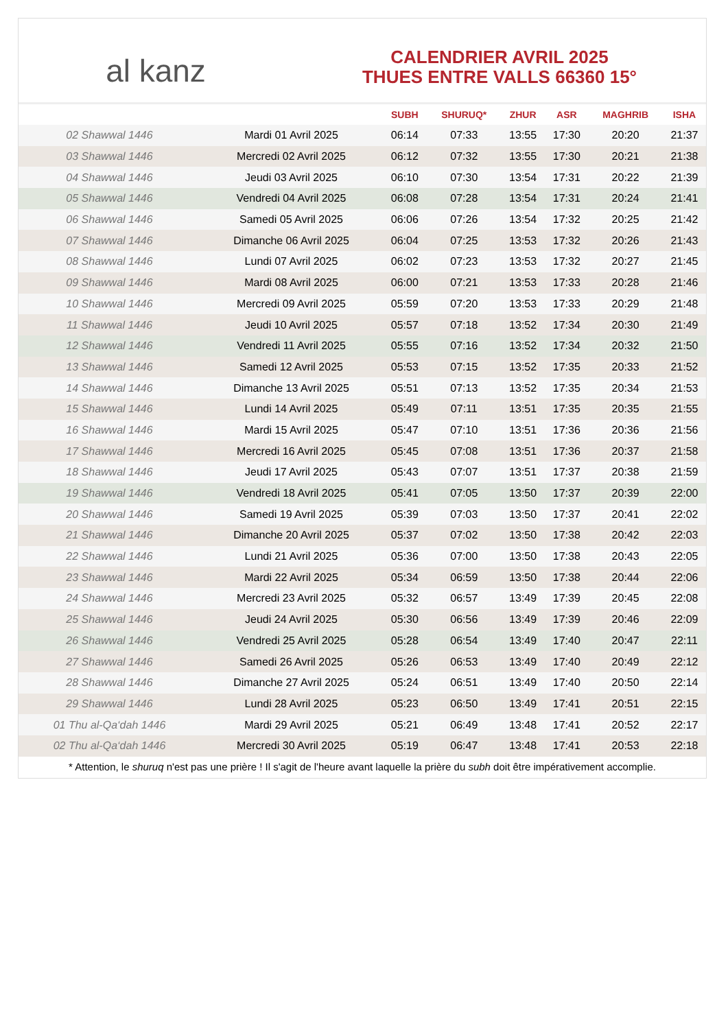al kanz
CALENDRIER AVRIL 2025
THUES ENTRE VALLS 66360 15°
| | | SUBH | SHURUQ* | ZHUR | ASR | MAGHRIB | ISHA |
| --- | --- | --- | --- | --- | --- | --- | --- |
| 02 Shawwal 1446 | Mardi 01 Avril 2025 | 06:14 | 07:33 | 13:55 | 17:30 | 20:20 | 21:37 |
| 03 Shawwal 1446 | Mercredi 02 Avril 2025 | 06:12 | 07:32 | 13:55 | 17:30 | 20:21 | 21:38 |
| 04 Shawwal 1446 | Jeudi 03 Avril 2025 | 06:10 | 07:30 | 13:54 | 17:31 | 20:22 | 21:39 |
| 05 Shawwal 1446 | Vendredi 04 Avril 2025 | 06:08 | 07:28 | 13:54 | 17:31 | 20:24 | 21:41 |
| 06 Shawwal 1446 | Samedi 05 Avril 2025 | 06:06 | 07:26 | 13:54 | 17:32 | 20:25 | 21:42 |
| 07 Shawwal 1446 | Dimanche 06 Avril 2025 | 06:04 | 07:25 | 13:53 | 17:32 | 20:26 | 21:43 |
| 08 Shawwal 1446 | Lundi 07 Avril 2025 | 06:02 | 07:23 | 13:53 | 17:32 | 20:27 | 21:45 |
| 09 Shawwal 1446 | Mardi 08 Avril 2025 | 06:00 | 07:21 | 13:53 | 17:33 | 20:28 | 21:46 |
| 10 Shawwal 1446 | Mercredi 09 Avril 2025 | 05:59 | 07:20 | 13:53 | 17:33 | 20:29 | 21:48 |
| 11 Shawwal 1446 | Jeudi 10 Avril 2025 | 05:57 | 07:18 | 13:52 | 17:34 | 20:30 | 21:49 |
| 12 Shawwal 1446 | Vendredi 11 Avril 2025 | 05:55 | 07:16 | 13:52 | 17:34 | 20:32 | 21:50 |
| 13 Shawwal 1446 | Samedi 12 Avril 2025 | 05:53 | 07:15 | 13:52 | 17:35 | 20:33 | 21:52 |
| 14 Shawwal 1446 | Dimanche 13 Avril 2025 | 05:51 | 07:13 | 13:52 | 17:35 | 20:34 | 21:53 |
| 15 Shawwal 1446 | Lundi 14 Avril 2025 | 05:49 | 07:11 | 13:51 | 17:35 | 20:35 | 21:55 |
| 16 Shawwal 1446 | Mardi 15 Avril 2025 | 05:47 | 07:10 | 13:51 | 17:36 | 20:36 | 21:56 |
| 17 Shawwal 1446 | Mercredi 16 Avril 2025 | 05:45 | 07:08 | 13:51 | 17:36 | 20:37 | 21:58 |
| 18 Shawwal 1446 | Jeudi 17 Avril 2025 | 05:43 | 07:07 | 13:51 | 17:37 | 20:38 | 21:59 |
| 19 Shawwal 1446 | Vendredi 18 Avril 2025 | 05:41 | 07:05 | 13:50 | 17:37 | 20:39 | 22:00 |
| 20 Shawwal 1446 | Samedi 19 Avril 2025 | 05:39 | 07:03 | 13:50 | 17:37 | 20:41 | 22:02 |
| 21 Shawwal 1446 | Dimanche 20 Avril 2025 | 05:37 | 07:02 | 13:50 | 17:38 | 20:42 | 22:03 |
| 22 Shawwal 1446 | Lundi 21 Avril 2025 | 05:36 | 07:00 | 13:50 | 17:38 | 20:43 | 22:05 |
| 23 Shawwal 1446 | Mardi 22 Avril 2025 | 05:34 | 06:59 | 13:50 | 17:38 | 20:44 | 22:06 |
| 24 Shawwal 1446 | Mercredi 23 Avril 2025 | 05:32 | 06:57 | 13:49 | 17:39 | 20:45 | 22:08 |
| 25 Shawwal 1446 | Jeudi 24 Avril 2025 | 05:30 | 06:56 | 13:49 | 17:39 | 20:46 | 22:09 |
| 26 Shawwal 1446 | Vendredi 25 Avril 2025 | 05:28 | 06:54 | 13:49 | 17:40 | 20:47 | 22:11 |
| 27 Shawwal 1446 | Samedi 26 Avril 2025 | 05:26 | 06:53 | 13:49 | 17:40 | 20:49 | 22:12 |
| 28 Shawwal 1446 | Dimanche 27 Avril 2025 | 05:24 | 06:51 | 13:49 | 17:40 | 20:50 | 22:14 |
| 29 Shawwal 1446 | Lundi 28 Avril 2025 | 05:23 | 06:50 | 13:49 | 17:41 | 20:51 | 22:15 |
| 01 Thu al-Qa‘dah 1446 | Mardi 29 Avril 2025 | 05:21 | 06:49 | 13:48 | 17:41 | 20:52 | 22:17 |
| 02 Thu al-Qa‘dah 1446 | Mercredi 30 Avril 2025 | 05:19 | 06:47 | 13:48 | 17:41 | 20:53 | 22:18 |
* Attention, le shuruq n'est pas une prière ! Il s'agit de l'heure avant laquelle la prière du subh doit être impérativement accomplie.